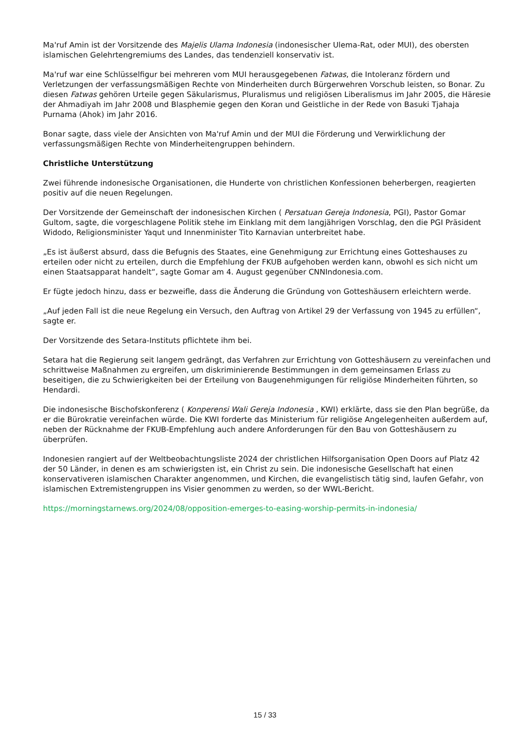Ma'ruf Amin ist der Vorsitzende des Majelis Ulama Indonesia (indonesischer Ulema-Rat, oder MUI), des obersten islamischen Gelehrtengremiums des Landes, das tendenziell konservativ ist.
Ma'ruf war eine Schlüsselfigur bei mehreren vom MUI herausgegebenen Fatwas, die Intoleranz fördern und Verletzungen der verfassungsmäßigen Rechte von Minderheiten durch Bürgerwehren Vorschub leisten, so Bonar. Zu diesen Fatwas gehören Urteile gegen Säkularismus, Pluralismus und religiösen Liberalismus im Jahr 2005, die Häresie der Ahmadiyah im Jahr 2008 und Blasphemie gegen den Koran und Geistliche in der Rede von Basuki Tjahaja Purnama (Ahok) im Jahr 2016.
Bonar sagte, dass viele der Ansichten von Ma'ruf Amin und der MUI die Förderung und Verwirklichung der verfassungsmäßigen Rechte von Minderheitengruppen behindern.
Christliche Unterstützung
Zwei führende indonesische Organisationen, die Hunderte von christlichen Konfessionen beherbergen, reagierten positiv auf die neuen Regelungen.
Der Vorsitzende der Gemeinschaft der indonesischen Kirchen ( Persatuan Gereja Indonesia, PGI), Pastor Gomar Gultom, sagte, die vorgeschlagene Politik stehe im Einklang mit dem langjährigen Vorschlag, den die PGI Präsident Widodo, Religionsminister Yaqut und Innenminister Tito Karnavian unterbreitet habe.
„Es ist äußerst absurd, dass die Befugnis des Staates, eine Genehmigung zur Errichtung eines Gotteshauses zu erteilen oder nicht zu erteilen, durch die Empfehlung der FKUB aufgehoben werden kann, obwohl es sich nicht um einen Staatsapparat handelt“, sagte Gomar am 4. August gegenüber CNNIndonesia.com.
Er fügte jedoch hinzu, dass er bezweifle, dass die Änderung die Gründung von Gotteshäusern erleichtern werde.
„Auf jeden Fall ist die neue Regelung ein Versuch, den Auftrag von Artikel 29 der Verfassung von 1945 zu erfüllen“, sagte er.
Der Vorsitzende des Setara-Instituts pflichtete ihm bei.
Setara hat die Regierung seit langem gedrängt, das Verfahren zur Errichtung von Gotteshäusern zu vereinfachen und schrittweise Maßnahmen zu ergreifen, um diskriminierende Bestimmungen in dem gemeinsamen Erlass zu beseitigen, die zu Schwierigkeiten bei der Erteilung von Baugenehmigungen für religiöse Minderheiten führten, so Hendardi.
Die indonesische Bischofskonferenz ( Konperensi Wali Gereja Indonesia , KWI) erklärte, dass sie den Plan begrüße, da er die Bürokratie vereinfachen würde. Die KWI forderte das Ministerium für religiöse Angelegenheiten außerdem auf, neben der Rücknahme der FKUB-Empfehlung auch andere Anforderungen für den Bau von Gotteshäusern zu überprüfen.
Indonesien rangiert auf der Weltbeobachtungsliste 2024 der christlichen Hilfsorganisation Open Doors auf Platz 42 der 50 Länder, in denen es am schwierigsten ist, ein Christ zu sein. Die indonesische Gesellschaft hat einen konservativeren islamischen Charakter angenommen, und Kirchen, die evangelistisch tätig sind, laufen Gefahr, von islamischen Extremistengruppen ins Visier genommen zu werden, so der WWL-Bericht.
https://morningstarnews.org/2024/08/opposition-emerges-to-easing-worship-permits-in-indonesia/
15 / 33